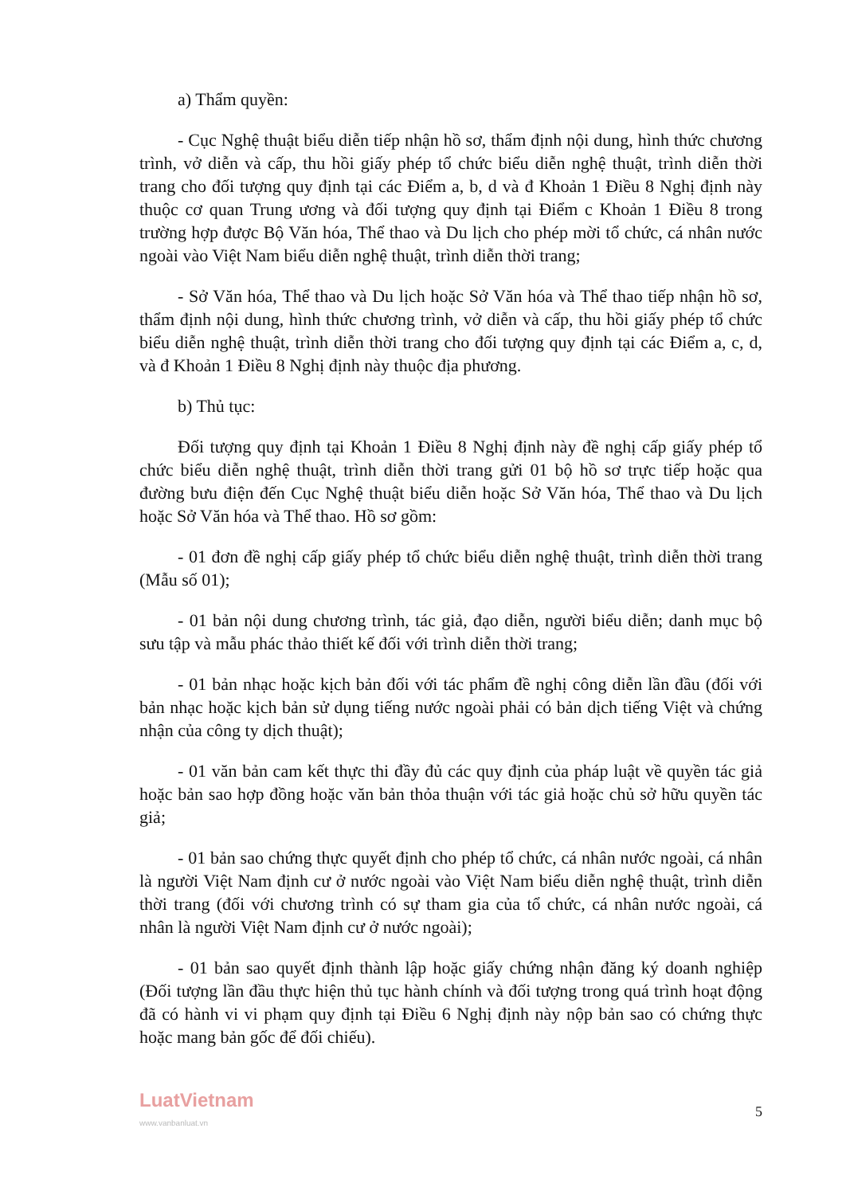a) Thẩm quyền:
- Cục Nghệ thuật biểu diễn tiếp nhận hồ sơ, thẩm định nội dung, hình thức chương trình, vở diễn và cấp, thu hồi giấy phép tổ chức biểu diễn nghệ thuật, trình diễn thời trang cho đối tượng quy định tại các Điểm a, b, d và đ Khoản 1 Điều 8 Nghị định này thuộc cơ quan Trung ương và đối tượng quy định tại Điểm c Khoản 1 Điều 8 trong trường hợp được Bộ Văn hóa, Thể thao và Du lịch cho phép mời tổ chức, cá nhân nước ngoài vào Việt Nam biểu diễn nghệ thuật, trình diễn thời trang;
- Sở Văn hóa, Thể thao và Du lịch hoặc Sở Văn hóa và Thể thao tiếp nhận hồ sơ, thẩm định nội dung, hình thức chương trình, vở diễn và cấp, thu hồi giấy phép tổ chức biểu diễn nghệ thuật, trình diễn thời trang cho đối tượng quy định tại các Điểm a, c, d, và đ Khoản 1 Điều 8 Nghị định này thuộc địa phương.
b) Thủ tục:
Đối tượng quy định tại Khoản 1 Điều 8 Nghị định này đề nghị cấp giấy phép tổ chức biểu diễn nghệ thuật, trình diễn thời trang gửi 01 bộ hồ sơ trực tiếp hoặc qua đường bưu điện đến Cục Nghệ thuật biểu diễn hoặc Sở Văn hóa, Thể thao và Du lịch hoặc Sở Văn hóa và Thể thao. Hồ sơ gồm:
- 01 đơn đề nghị cấp giấy phép tổ chức biểu diễn nghệ thuật, trình diễn thời trang (Mẫu số 01);
- 01 bản nội dung chương trình, tác giả, đạo diễn, người biểu diễn; danh mục bộ sưu tập và mẫu phác thảo thiết kế đối với trình diễn thời trang;
- 01 bản nhạc hoặc kịch bản đối với tác phẩm đề nghị công diễn lần đầu (đối với bản nhạc hoặc kịch bản sử dụng tiếng nước ngoài phải có bản dịch tiếng Việt và chứng nhận của công ty dịch thuật);
- 01 văn bản cam kết thực thi đầy đủ các quy định của pháp luật về quyền tác giả hoặc bản sao hợp đồng hoặc văn bản thỏa thuận với tác giả hoặc chủ sở hữu quyền tác giả;
- 01 bản sao chứng thực quyết định cho phép tổ chức, cá nhân nước ngoài, cá nhân là người Việt Nam định cư ở nước ngoài vào Việt Nam biểu diễn nghệ thuật, trình diễn thời trang (đối với chương trình có sự tham gia của tổ chức, cá nhân nước ngoài, cá nhân là người Việt Nam định cư ở nước ngoài);
- 01 bản sao quyết định thành lập hoặc giấy chứng nhận đăng ký doanh nghiệp (Đối tượng lần đầu thực hiện thủ tục hành chính và đối tượng trong quá trình hoạt động đã có hành vi vi phạm quy định tại Điều 6 Nghị định này nộp bản sao có chứng thực hoặc mang bản gốc để đối chiếu).
LuatVietnam
www.vanbanluat.vn
5